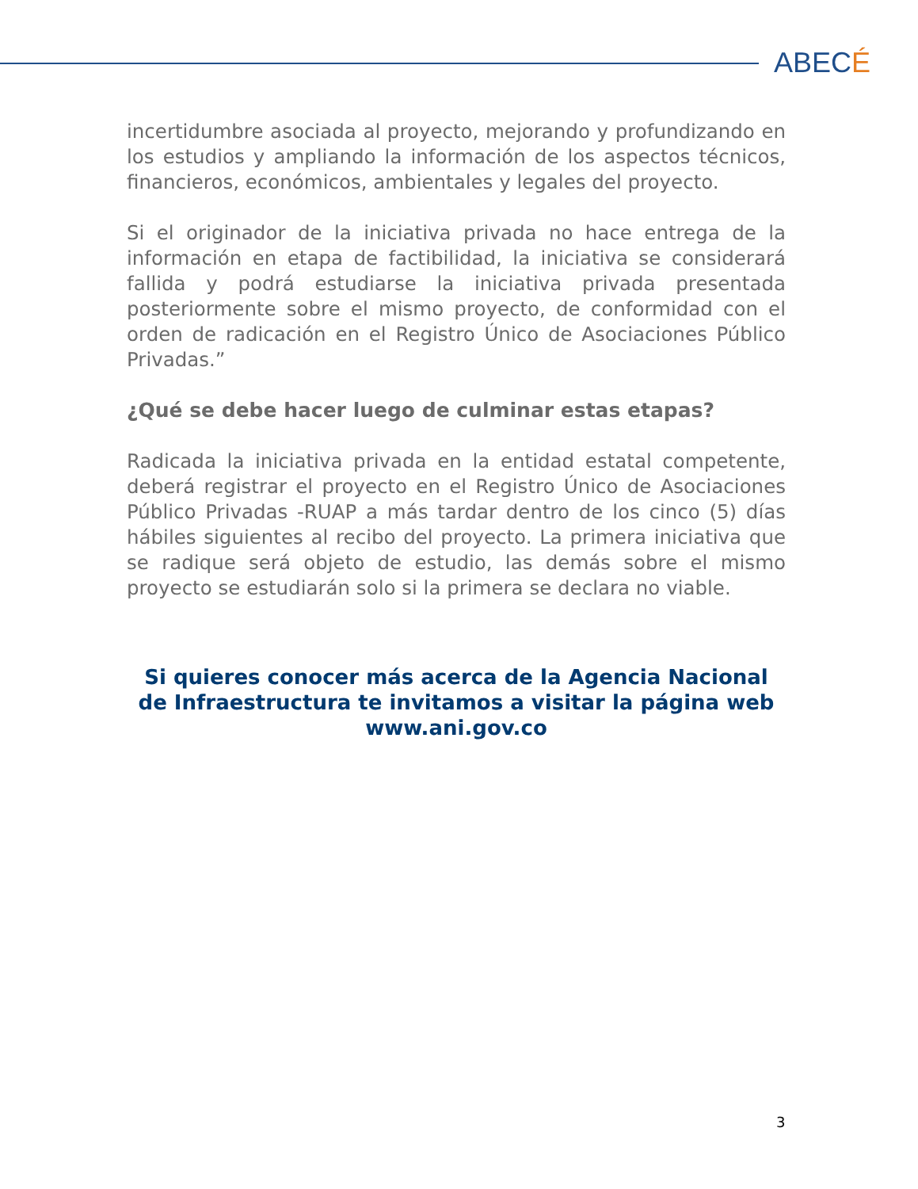ABECÉ
incertidumbre asociada al proyecto, mejorando y profundizando en los estudios y ampliando la información de los aspectos técnicos, financieros, económicos, ambientales y legales del proyecto.
Si el originador de la iniciativa privada no hace entrega de la información en etapa de factibilidad, la iniciativa se considerará fallida y podrá estudiarse la iniciativa privada presentada posteriormente sobre el mismo proyecto, de conformidad con el orden de radicación en el Registro Único de Asociaciones Público Privadas.”
¿Qué se debe hacer luego de culminar estas etapas?
Radicada la iniciativa privada en la entidad estatal competente, deberá registrar el proyecto en el Registro Único de Asociaciones Público Privadas -RUAP a más tardar dentro de los cinco (5) días hábiles siguientes al recibo del proyecto. La primera iniciativa que se radique será objeto de estudio, las demás sobre el mismo proyecto se estudiarán solo si la primera se declara no viable.
Si quieres conocer más acerca de la Agencia Nacional de Infraestructura te invitamos a visitar la página web www.ani.gov.co
3